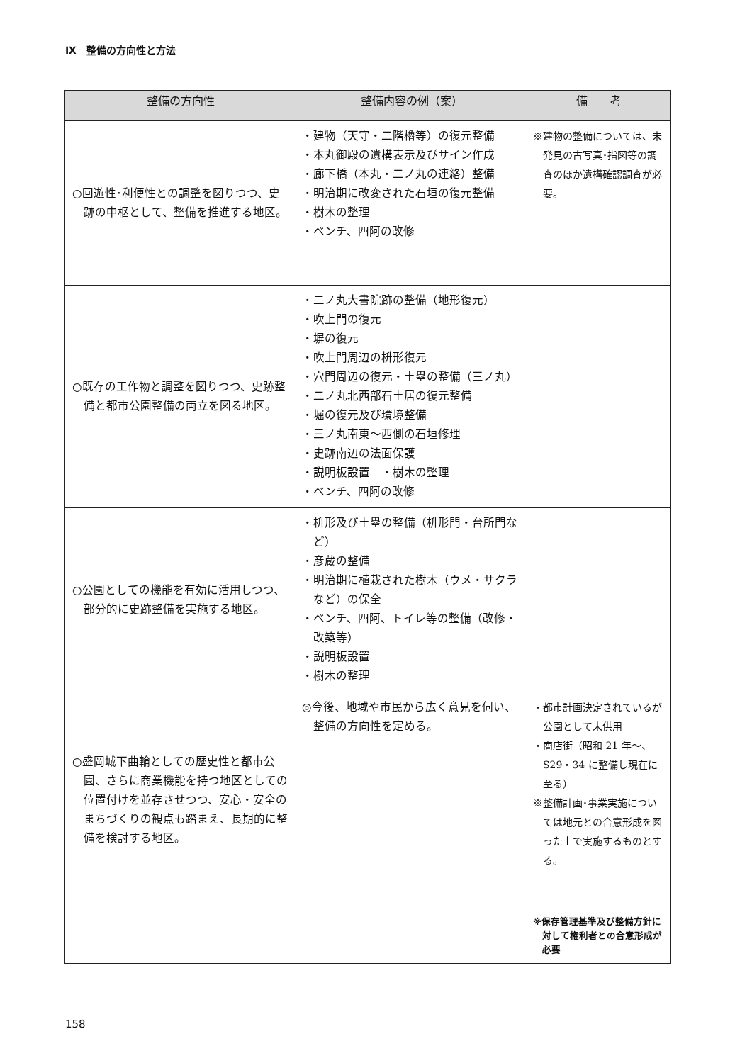Ⅸ　整備の方向性と方法
| 整備の方向性 | 整備内容の例（案） | 備 考 |
| --- | --- | --- |
| ○回遊性･利便性との調整を図りつつ、史跡の中枢として、整備を推進する地区。 | ・建物（天守・二階櫓等）の復元整備 ・本丸御殿の遺構表示及びサイン作成 ・廊下橋（本丸・二ノ丸の連絡）整備 ・明治期に改変された石垣の復元整備 ・樹木の整理 ・ベンチ、四阿の改修 | ※建物の整備については、未発見の古写真･指図等の調査のほか遺構確認調査が必要。 |
| ○既存の工作物と調整を図りつつ、史跡整備と都市公園整備の両立を図る地区。 | ・二ノ丸大書院跡の整備（地形復元） ・吹上門の復元 ・塀の復元 ・吹上門周辺の枡形復元 ・穴門周辺の復元・土塁の整備（三ノ丸） ・二ノ丸北西部石土居の復元整備 ・堀の復元及び環境整備 ・三ノ丸南東～西側の石垣修理 ・史跡南辺の法面保護 ・説明板設置 ・樹木の整理 ・ベンチ、四阿の改修 | |
| ○公園としての機能を有効に活用しつつ、部分的に史跡整備を実施する地区。 | ・枡形及び土塁の整備（枡形門・台所門など） ・彦蔵の整備 ・明治期に植栽された樹木（ウメ・サクラなど）の保全 ・ベンチ、四阿、トイレ等の整備（改修・改築等） ・説明板設置 ・樹木の整理 | |
| ○盛岡城下曲輪としての歴史性と都市公園、さらに商業機能を持つ地区としての位置付けを並存させつつ、安心・安全のまちづくりの観点も踏まえ、長期的に整備を検討する地区。 | ◎今後、地域や市民から広く意見を伺い、整備の方向性を定める。 | ・都市計画決定されているが公園として未供用 ・商店街（昭和 21 年～、S29・34 に整備し現在に至る） ※整備計画･事業実施については地元との合意形成を図った上で実施するものとする。 |
| | | ※保存管理基準及び整備方針に対して権利者との合意形成が必要 |
158